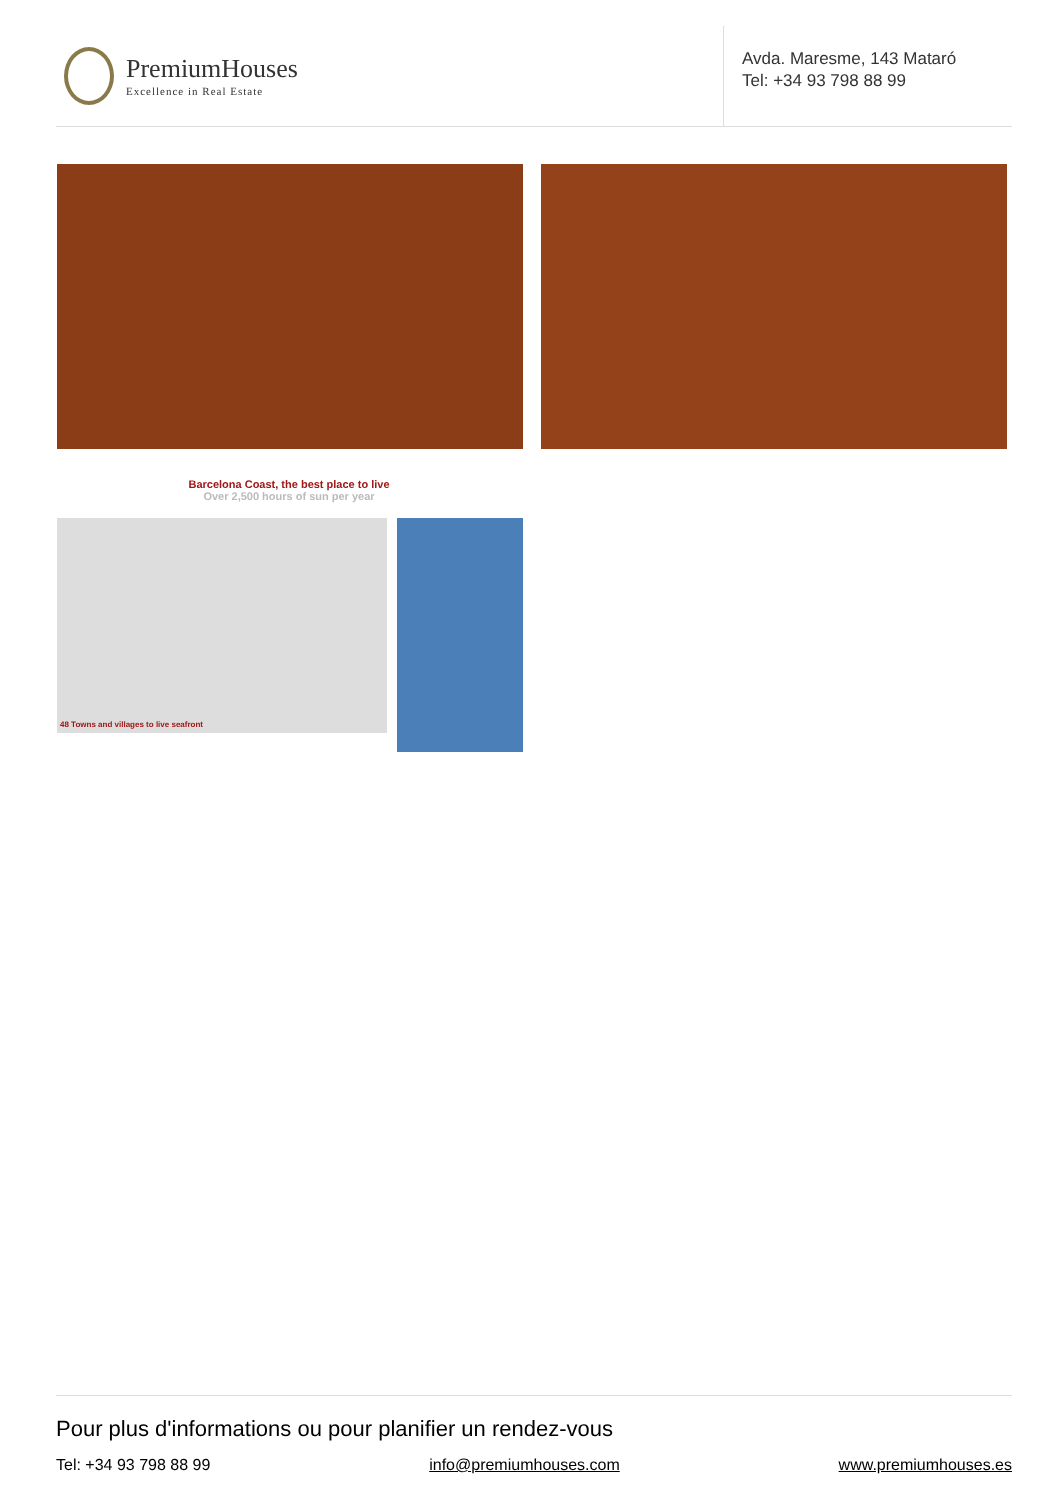PremiumHouses
Excellence in Real Estate
Avda. Maresme, 143 Mataró
Tel: +34 93 798 88 99
Barcelona Coast, the best place to live
Over 2,500 hours of sun per year
48 Towns and villages to live seafront
Pour plus d'informations ou pour planifier un rendez-vous
Tel: +34 93 798 88 99 info@premiumhouses.com www.premiumhouses.es